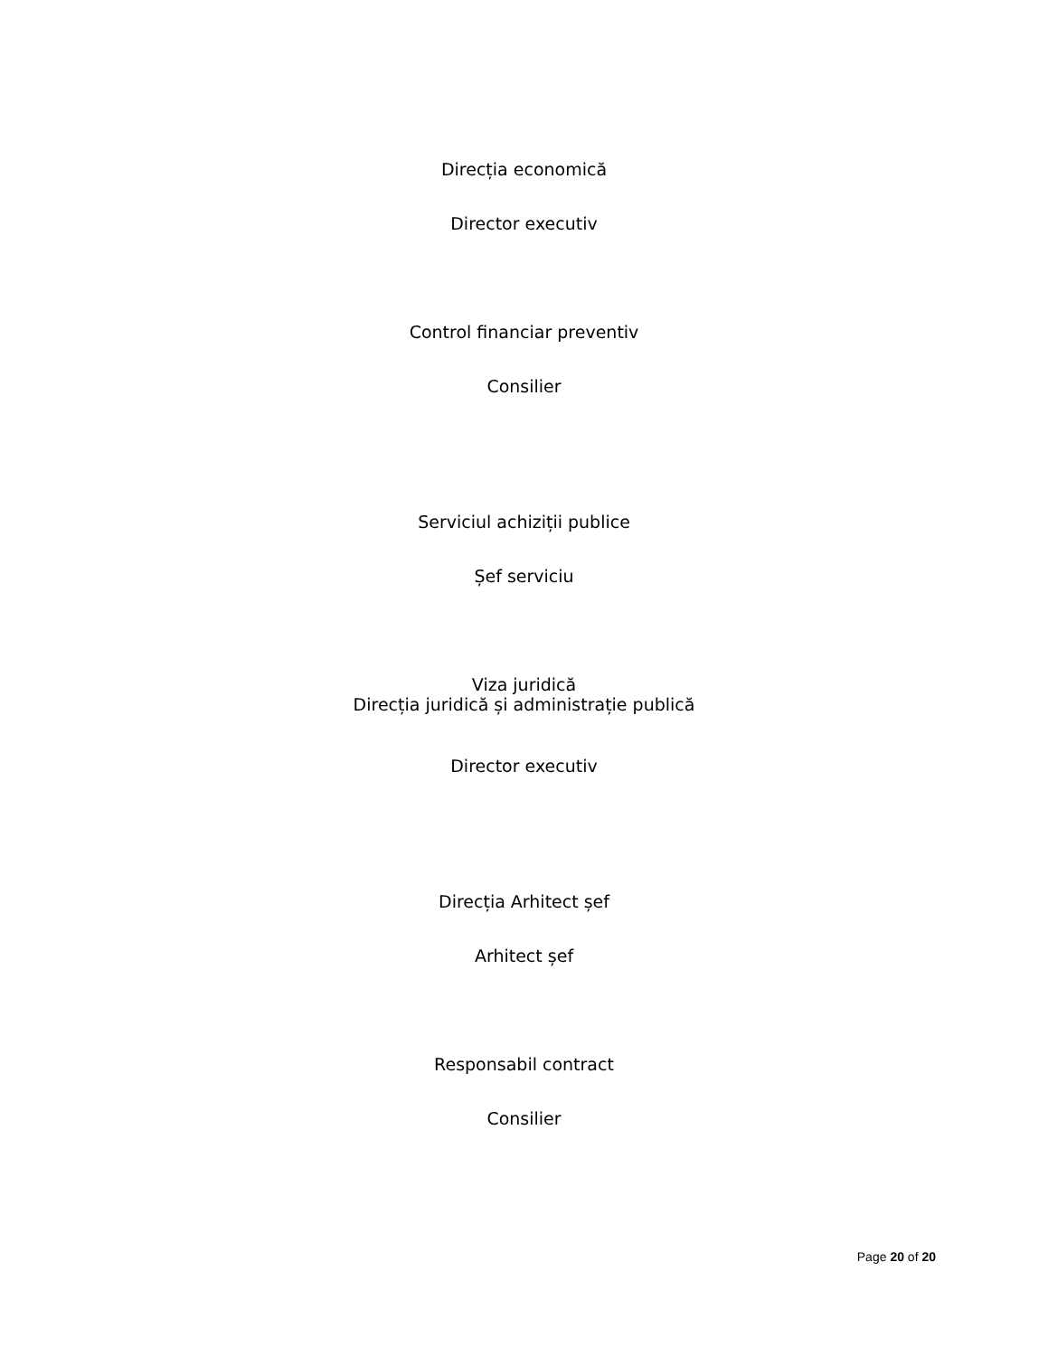Direcția economică
Director executiv
Control financiar preventiv
Consilier
Serviciul achiziții publice
Șef serviciu
Viza juridică
Direcția juridică și administrație publică
Director executiv
Direcția Arhitect șef
Arhitect șef
Responsabil contract
Consilier
Page 20 of 20